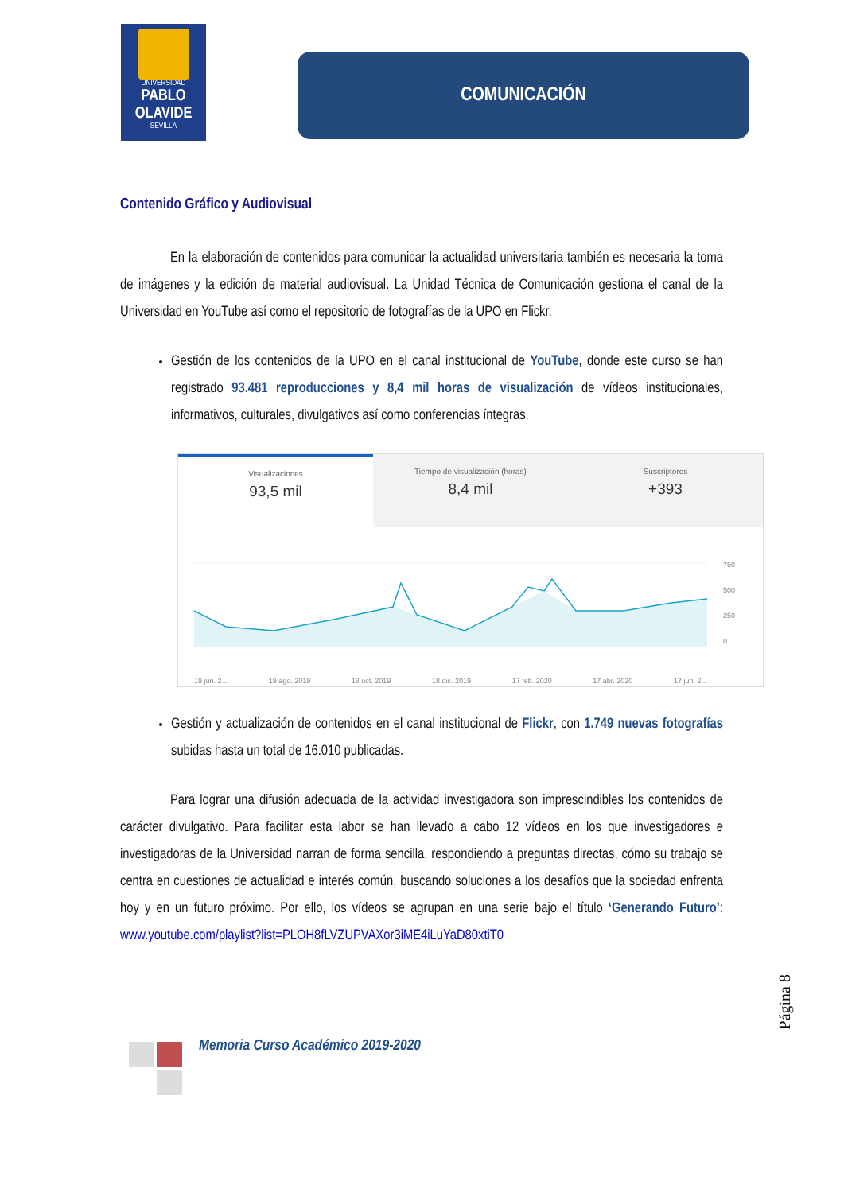UNIVERSIDAD
PABLO OLAVIDE
SEVILLA
COMUNICACIÓN
Contenido Gráfico y Audiovisual
En la elaboración de contenidos para comunicar la actualidad universitaria también es necesaria la toma de imágenes y la edición de material audiovisual. La Unidad Técnica de Comunicación gestiona el canal de la Universidad en YouTube así como el repositorio de fotografías de la UPO en Flickr.
Gestión de los contenidos de la UPO en el canal institucional de YouTube, donde este curso se han registrado 93.481 reproducciones y 8,4 mil horas de visualización de vídeos institucionales, informativos, culturales, divulgativos así como conferencias íntegras.
Visualizaciones
93,5 mil
Tiempo de visualización (horas)
8,4 mil
Suscriptores
+393
750
500
250
0
19 jun. 2... 19 ago. 2019 18 oct. 2019 18 dic. 2019 17 feb. 2020 17 abr. 2020 17 jun. 2...
Gestión y actualización de contenidos en el canal institucional de Flickr, con 1.749 nuevas fotografías subidas hasta un total de 16.010 publicadas.
Para lograr una difusión adecuada de la actividad investigadora son imprescindibles los contenidos de carácter divulgativo. Para facilitar esta labor se han llevado a cabo 12 vídeos en los que investigadores e investigadoras de la Universidad narran de forma sencilla, respondiendo a preguntas directas, cómo su trabajo se centra en cuestiones de actualidad e interés común, buscando soluciones a los desafíos que la sociedad enfrenta hoy y en un futuro próximo. Por ello, los vídeos se agrupan en una serie bajo el título ‘Generando Futuro’: www.youtube.com/playlist?list=PLOH8fLVZUPVAXor3iME4iLuYaD80xtiT0
Página 8
Memoria Curso Académico 2019-2020